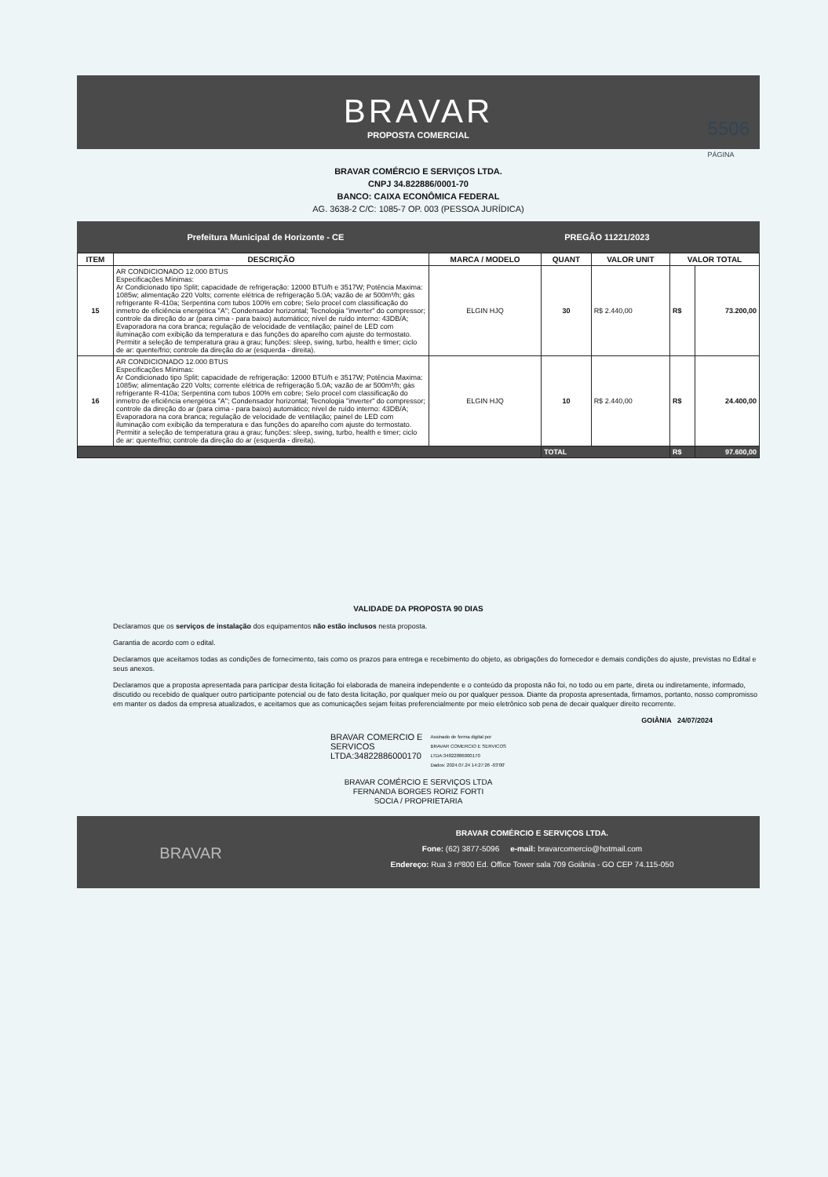BRAVAR
PROPOSTA COMERCIAL
5506
PÁGINA
BRAVAR COMÉRCIO E SERVIÇOS LTDA.
CNPJ 34.822886/0001-70
BANCO: CAIXA ECONÔMICA FEDERAL
AG. 3638-2 C/C: 1085-7 OP. 003 (PESSOA JURÍDICA)
Prefeitura Municipal de Horizonte - CE PREGÃO 11221/2023
| ITEM | DESCRIÇÃO | MARCA / MODELO | QUANT | VALOR UNIT | VALOR TOTAL | |
| --- | --- | --- | --- | --- | --- | --- |
| 15 | AR CONDICIONADO 12.000 BTUS Especificações Mínimas: Ar Condicionado tipo Split; capacidade de refrigeração: 12000 BTU/h e 3517W; Potência Maxima: 1085w; alimentação 220 Volts; corrente elétrica de refrigeração 5.0A; vazão de ar 500m³/h; gás refrigerante R-410a; Serpentina com tubos 100% em cobre; Selo procel com classificação do inmetro de eficiência energética "A"; Condensador horizontal; Tecnologia "inverter" do compressor; controle da direção do ar (para cima - para baixo) automático; nível de ruído interno: 43DB/A; Evaporadora na cora branca; regulação de velocidade de ventilação; painel de LED com iluminação com exibição da temperatura e das funções do aparelho com ajuste do termostato. Permitir a seleção de temperatura grau a grau; funções: sleep, swing, turbo, health e timer; ciclo de ar: quente/frio; controle da direção do ar (esquerda - direita). | ELGIN HJQ | 30 | R$ 2.440,00 | R$ | 73.200,00 |
| 16 | AR CONDICIONADO 12.000 BTUS Especificações Mínimas: Ar Condicionado tipo Split; capacidade de refrigeração: 12000 BTU/h e 3517W; Potência Maxima: 1085w; alimentação 220 Volts; corrente elétrica de refrigeração 5.0A; vazão de ar 500m³/h; gás refrigerante R-410a; Serpentina com tubos 100% em cobre; Selo procel com classificação do inmetro de eficiência energética "A"; Condensador horizontal; Tecnologia "inverter" do compressor; controle da direção do ar (para cima - para baixo) automático; nível de ruído interno: 43DB/A; Evaporadora na cora branca; regulação de velocidade de ventilação; painel de LED com iluminação com exibição da temperatura e das funções do aparelho com ajuste do termostato. Permitir a seleção de temperatura grau a grau; funções: sleep, swing, turbo, health e timer; ciclo de ar: quente/frio; controle da direção do ar (esquerda - direita). | ELGIN HJQ | 10 | R$ 2.440,00 | R$ | 24.400,00 |
| | | | TOTAL | | R$ | 97.600,00 |
VALIDADE DA PROPOSTA 90 DIAS
Declaramos que os serviços de instalação dos equipamentos não estão inclusos nesta proposta.
Garantia de acordo com o edital.
Declaramos que aceitamos todas as condições de fornecimento, tais como os prazos para entrega e recebimento do objeto, as obrigações do fornecedor e demais condições do ajuste, previstas no Edital e seus anexos.
Declaramos que a proposta apresentada para participar desta licitação foi elaborada de maneira independente e o conteúdo da proposta não foi, no todo ou em parte, direta ou indiretamente, informado, discutido ou recebido de qualquer outro participante potencial ou de fato desta licitação, por qualquer meio ou por qualquer pessoa. Diante da proposta apresentada, firmamos, portanto, nosso compromisso em manter os dados da empresa atualizados, e aceitamos que as comunicações sejam feitas preferencialmente por meio eletrônico sob pena de decair qualquer direito recorrente.
GOIÂNIA 24/07/2024
BRAVAR COMERCIO E
SERVICOS
LTDA:34822886000170
Assinado de forma digital por
BRAVAR COMERCIO E SERVICOS
LTDA:34822886000170
Dados: 2024.07.24 14:27:26 -03'00'
BRAVAR COMÉRCIO E SERVIÇOS LTDA
FERNANDA BORGES RORIZ FORTI
SOCIA / PROPRIETARIA
BRAVAR
BRAVAR COMÉRCIO E SERVIÇOS LTDA.
Fone: (62) 3877-5096 e-mail: bravarcomercio@hotmail.com
Endereço: Rua 3 nº800 Ed. Office Tower sala 709 Goiânia - GO CEP 74.115-050